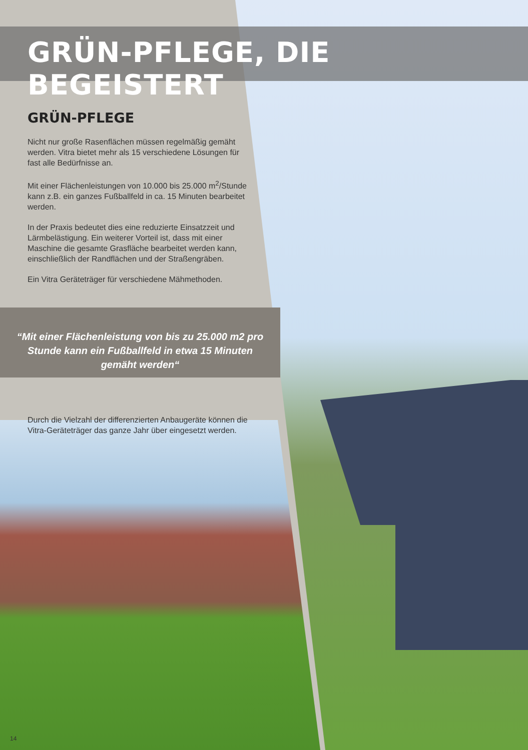GRÜN-PFLEGE, DIE BEGEISTERT
GRÜN-PFLEGE
Nicht nur große Rasenflächen müssen regelmäßig gemäht werden. Vitra bietet mehr als 15 verschiedene Lösungen für fast alle Bedürfnisse an.
Mit einer Flächenleistungen von 10.000 bis 25.000 m<sup>2</sup>/Stunde kann z.B. ein ganzes Fußballfeld in ca. 15 Minuten bearbeitet werden.
In der Praxis bedeutet dies eine reduzierte Einsatzzeit und Lärmbelästigung. Ein weiterer Vorteil ist, dass mit einer Maschine die gesamte Grasfläche bearbeitet werden kann, einschließlich der Randflächen und der Straßengräben.
Ein Vitra Geräteträger für verschiedene Mähmethoden.
“Mit einer Flächenleistung von bis zu 25.000 m2 pro Stunde kann ein Fußballfeld in etwa 15 Minuten gemäht werden“
Durch die Vielzahl der differenzierten Anbaugeräte können die Vitra-Geräteträger das ganze Jahr über eingesetzt werden.
14